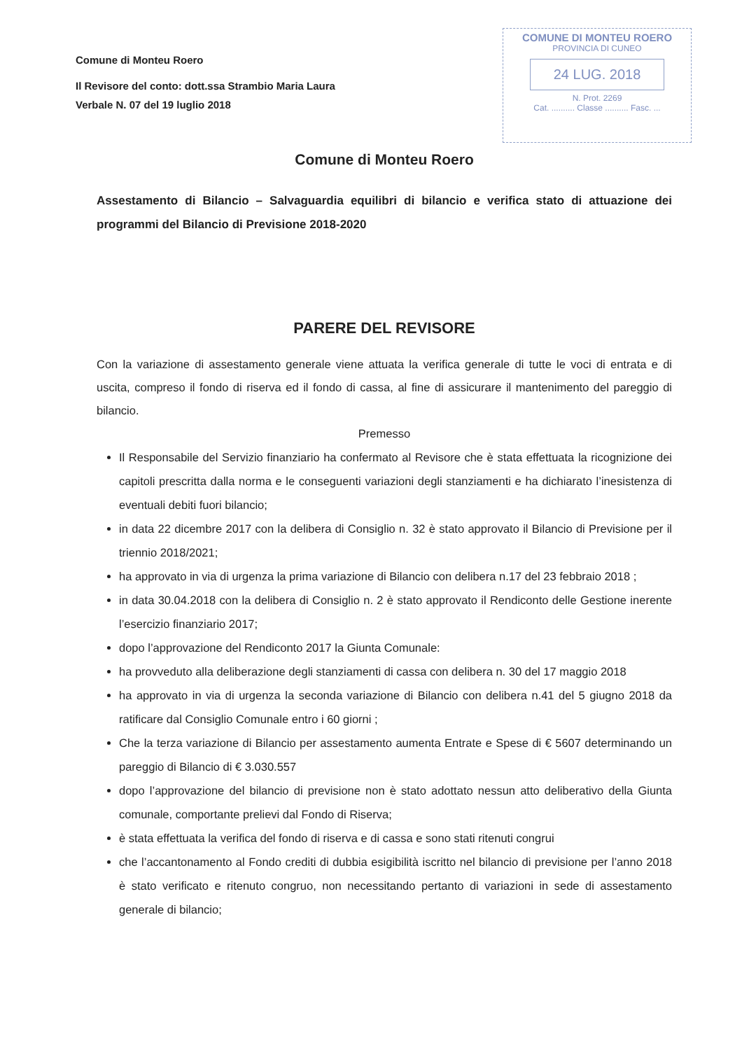Comune di Monteu Roero
Il Revisore del conto: dott.ssa Strambio Maria Laura
Verbale N. 07 del 19 luglio 2018
COMUNE DI MONTEU ROERO
PROVINCIA DI CUNEO
24 LUG. 2018
N. Prot. 2269
Cat. .......... Classe .......... Fasc. ...
Comune di Monteu Roero
Assestamento di Bilancio – Salvaguardia equilibri di bilancio e verifica stato di attuazione dei programmi del Bilancio di Previsione 2018-2020
PARERE DEL REVISORE
Con la variazione di assestamento generale viene attuata la verifica generale di tutte le voci di entrata e di uscita, compreso il fondo di riserva ed il fondo di cassa, al fine di assicurare il mantenimento del pareggio di bilancio.
Premesso
Il Responsabile del Servizio finanziario ha confermato al Revisore che è stata effettuata la ricognizione dei capitoli prescritta dalla norma e le conseguenti variazioni degli stanziamenti e ha dichiarato l’inesistenza di eventuali debiti fuori bilancio;
in data 22 dicembre 2017 con la delibera di Consiglio n. 32 è stato approvato il Bilancio di Previsione per il triennio 2018/2021;
ha approvato in via di urgenza la prima variazione di Bilancio con delibera n.17 del 23 febbraio 2018 ;
in data 30.04.2018 con la delibera di Consiglio n. 2 è stato approvato il Rendiconto delle Gestione inerente l’esercizio finanziario 2017;
dopo l’approvazione del Rendiconto 2017 la Giunta Comunale:
ha provveduto alla deliberazione degli stanziamenti di cassa con delibera n. 30 del 17 maggio 2018
ha approvato in via di urgenza la seconda variazione di Bilancio con delibera n.41 del 5 giugno 2018 da ratificare dal Consiglio Comunale entro i 60 giorni ;
Che la terza variazione di Bilancio per assestamento aumenta Entrate e Spese di € 5607 determinando un pareggio di Bilancio di € 3.030.557
dopo l’approvazione del bilancio di previsione non è stato adottato nessun atto deliberativo della Giunta comunale, comportante prelievi dal Fondo di Riserva;
è stata effettuata la verifica del fondo di riserva e di cassa e sono stati ritenuti congrui
che l’accantonamento al Fondo crediti di dubbia esigibilità iscritto nel bilancio di previsione per l’anno 2018 è stato verificato e ritenuto congruo, non necessitando pertanto di variazioni in sede di assestamento generale di bilancio;